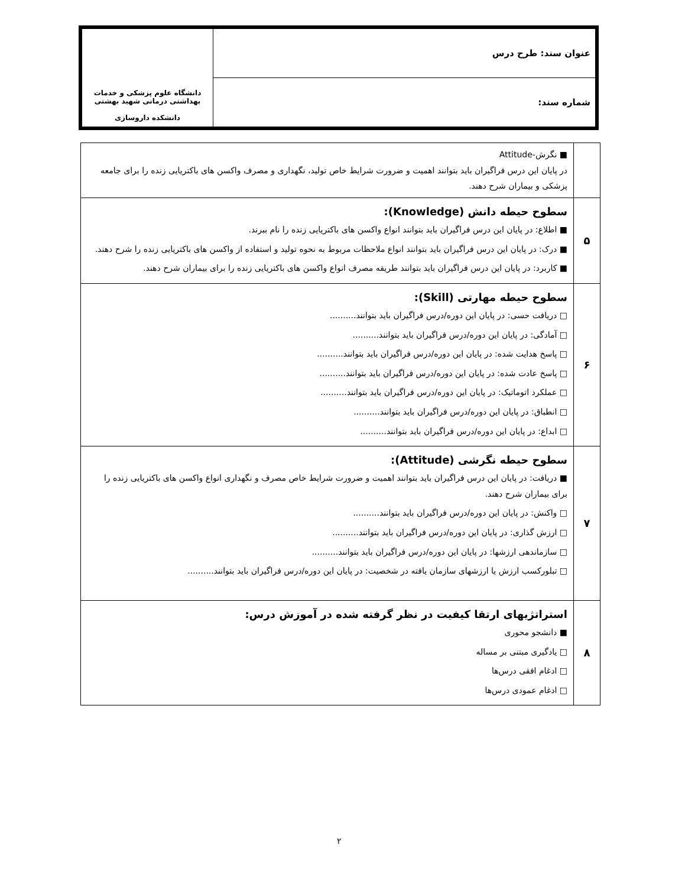| عنوان سند: طرح درس | دانشگاه علوم پزشکی و خدمات بهداشتی درمانی شهید بهشتی دانشکده داروسازی |
| شماره سند: | |
| | ■ نگرش-Attitude در پایان این درس فراگیران باید بتوانند اهمیت و ضرورت شرایط خاص تولید، نگهداری و مصرف واکسن های باکتریایی زنده را برای جامعه پزشکی و بیماران شرح دهند. |
| ۵ | سطوح حیطه دانش (Knowledge): ■ اطلاع: در پایان این درس فراگیران باید بتوانند انواع واکسن های باکتریایی زنده را نام ببرند. ■ درک: در پایان این درس فراگیران باید بتوانند انواع ملاحظات مربوط به نحوه تولید و استفاده از واکسن های باکتریایی زنده را شرح دهند. ■ کاربرد: در پایان این درس فراگیران باید بتوانند طریقه مصرف انواع واکسن های باکتریایی زنده را برای بیماران شرح دهند. |
| ۶ | سطوح حیطه مهارتی (Skill): □ دریافت حسی: در پایان این دوره/درس فراگیران باید بتوانند.......... □ آمادگی: در پایان این دوره/درس فراگیران باید بتوانند.......... □ پاسخ هدایت شده: در پایان این دوره/درس فراگیران باید بتوانند.......... □ پاسخ عادت شده: در پایان این دوره/درس فراگیران باید بتوانند.......... □ عملکرد اتوماتیک: در پایان این دوره/درس فراگیران باید بتوانند.......... □ انطباق: در پایان این دوره/درس فراگیران باید بتوانند.......... □ ابداع: در پایان این دوره/درس فراگیران باید بتوانند.......... |
| ۷ | سطوح حیطه نگرشی (Attitude): ■ دریافت: در پایان این درس فراگیران باید بتوانند اهمیت و ضرورت شرایط خاص مصرف و نگهداری انواع واکسن های باکتریایی زنده را برای بیماران شرح دهند. □ واکنش: در پایان این دوره/درس فراگیران باید بتوانند.......... □ ارزش گذاری: در پایان این دوره/درس فراگیران باید بتوانند.......... □ سازماندهی ارزشها: در پایان این دوره/درس فراگیران باید بتوانند.......... □ تبلورکسب ارزش یا ارزشهای سازمان یافته در شخصیت: در پایان این دوره/درس فراگیران باید بتوانند.......... |
| ۸ | استراتژیهای ارتقا کیفیت در نظر گرفته شده در آموزش درس: ■ دانشجو محوری □ یادگیری مبتنی بر مساله □ ادغام افقی درس‌ها □ ادغام عمودی درس‌ها |
۲